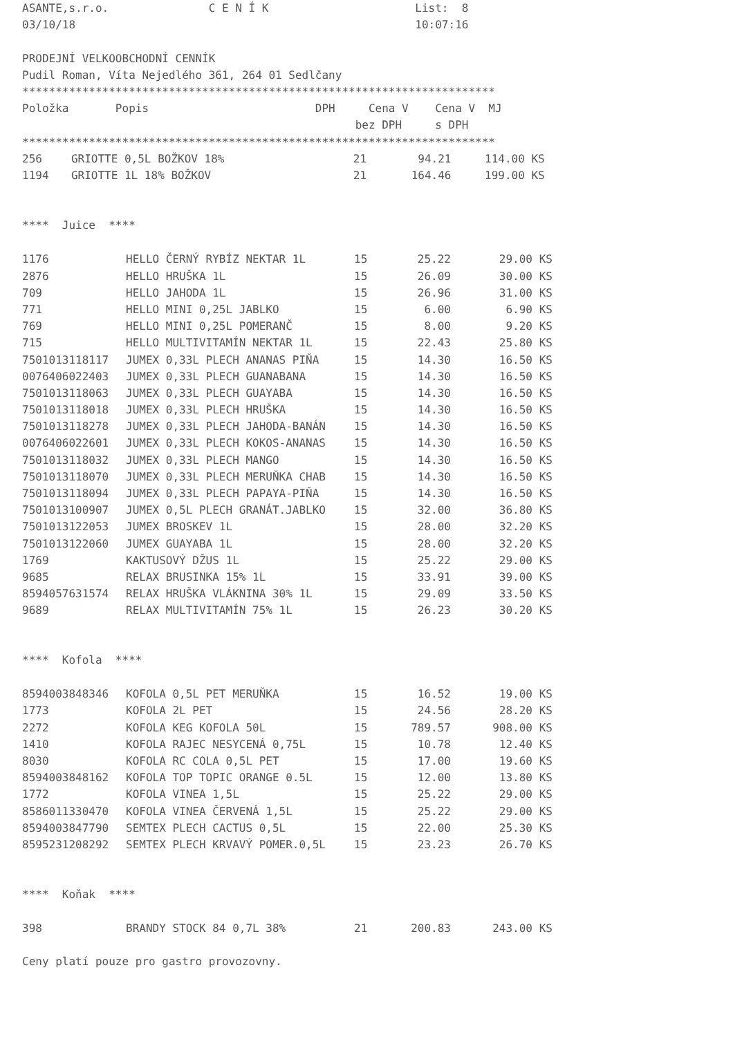ASANTE,s.r.o. C E N Í K List: 8
03/10/18 10:07:16
PRODEJNÍ VELKOOBCHODNÍ CENNÍK
Pudil Roman, Víta Nejedlého 361, 264 01 Sedlčany
***********************************************************************
Položka Popis DPH Cena V Cena V MJ
bez DPH s DPH
***********************************************************************
| 256 | GRIOTTE 0,5L BOŽKOV 18% | 21 | 94.21 | 114.00 | KS |
| 1194 | GRIOTTE 1L 18% BOŽKOV | 21 | 164.46 | 199.00 | KS |
**** Juice ****
| 1176 | HELLO ČERNÝ RYBÍZ NEKTAR 1L | 15 | 25.22 | 29.00 | KS |
| 2876 | HELLO HRUŠKA 1L | 15 | 26.09 | 30.00 | KS |
| 709 | HELLO JAHODA 1L | 15 | 26.96 | 31.00 | KS |
| 771 | HELLO MINI 0,25L JABLKO | 15 | 6.00 | 6.90 | KS |
| 769 | HELLO MINI 0,25L POMERANČ | 15 | 8.00 | 9.20 | KS |
| 715 | HELLO MULTIVITAMÍN NEKTAR 1L | 15 | 22.43 | 25.80 | KS |
| 7501013118117 | JUMEX 0,33L PLECH ANANAS PIŇA | 15 | 14.30 | 16.50 | KS |
| 0076406022403 | JUMEX 0,33L PLECH GUANABANA | 15 | 14.30 | 16.50 | KS |
| 7501013118063 | JUMEX 0,33L PLECH GUAYABA | 15 | 14.30 | 16.50 | KS |
| 7501013118018 | JUMEX 0,33L PLECH HRUŠKA | 15 | 14.30 | 16.50 | KS |
| 7501013118278 | JUMEX 0,33L PLECH JAHODA-BANÁN | 15 | 14.30 | 16.50 | KS |
| 0076406022601 | JUMEX 0,33L PLECH KOKOS-ANANAS | 15 | 14.30 | 16.50 | KS |
| 7501013118032 | JUMEX 0,33L PLECH MANGO | 15 | 14.30 | 16.50 | KS |
| 7501013118070 | JUMEX 0,33L PLECH MERUŇKA CHAB | 15 | 14.30 | 16.50 | KS |
| 7501013118094 | JUMEX 0,33L PLECH PAPAYA-PIŇA | 15 | 14.30 | 16.50 | KS |
| 7501013100907 | JUMEX 0,5L PLECH GRANÁT.JABLKO | 15 | 32.00 | 36.80 | KS |
| 7501013122053 | JUMEX BROSKEV 1L | 15 | 28.00 | 32.20 | KS |
| 7501013122060 | JUMEX GUAYABA 1L | 15 | 28.00 | 32.20 | KS |
| 1769 | KAKTUSOVÝ DŽUS 1L | 15 | 25.22 | 29.00 | KS |
| 9685 | RELAX BRUSINKA 15% 1L | 15 | 33.91 | 39.00 | KS |
| 8594057631574 | RELAX HRUŠKA VLÁKNINA 30% 1L | 15 | 29.09 | 33.50 | KS |
| 9689 | RELAX MULTIVITAMÍN 75% 1L | 15 | 26.23 | 30.20 | KS |
**** Kofola ****
| 8594003848346 | KOFOLA 0,5L PET MERUŇKA | 15 | 16.52 | 19.00 | KS |
| 1773 | KOFOLA 2L PET | 15 | 24.56 | 28.20 | KS |
| 2272 | KOFOLA KEG KOFOLA 50L | 15 | 789.57 | 908.00 | KS |
| 1410 | KOFOLA RAJEC NESYCENÁ 0,75L | 15 | 10.78 | 12.40 | KS |
| 8030 | KOFOLA RC COLA 0,5L PET | 15 | 17.00 | 19.60 | KS |
| 8594003848162 | KOFOLA TOP TOPIC ORANGE 0.5L | 15 | 12.00 | 13.80 | KS |
| 1772 | KOFOLA VINEA 1,5L | 15 | 25.22 | 29.00 | KS |
| 8586011330470 | KOFOLA VINEA ČERVENÁ 1,5L | 15 | 25.22 | 29.00 | KS |
| 8594003847790 | SEMTEX PLECH CACTUS 0,5L | 15 | 22.00 | 25.30 | KS |
| 8595231208292 | SEMTEX PLECH KRVAVÝ POMER.0,5L | 15 | 23.23 | 26.70 | KS |
**** Koňak ****
| 398 | BRANDY STOCK 84 0,7L 38% | 21 | 200.83 | 243.00 | KS |
Ceny platí pouze pro gastro provozovny.